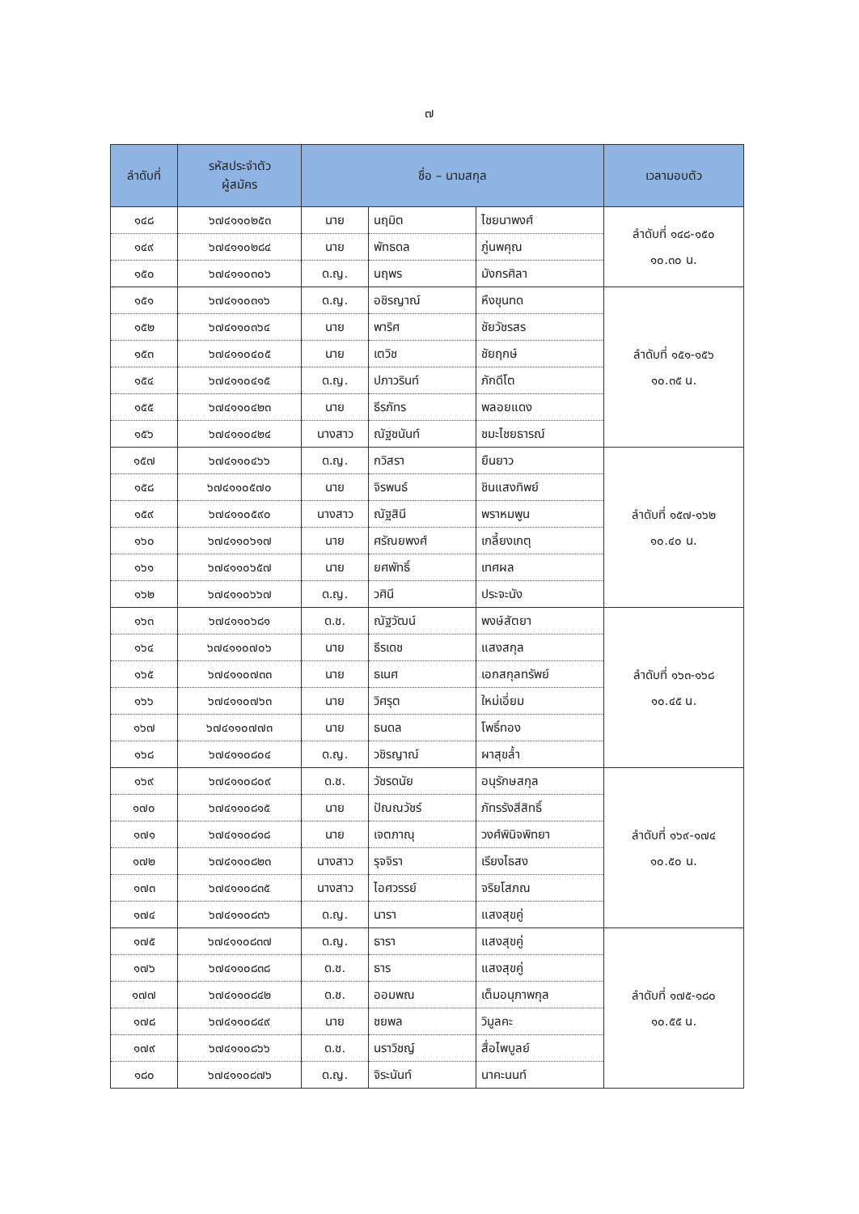๗
| ลำดับที่ | รหัสประจำตัว ผู้สมัคร | ชื่อ – นามสกุล | | | เวลามอบตัว |
| --- | --- | --- | --- | --- | --- |
| ๑๔๘ | ๖๗๔๑๑๐๒๕๓ | นาย | นฤมิต | ไชยนาพงศ์ | ลำดับที่ ๑๔๘-๑๕๐ ๑๐.๓๐ น. |
| ๑๔๙ | ๖๗๔๑๑๐๒๘๔ | นาย | พัทธดล | ภู่นพคุณ | |
| ๑๕๐ | ๖๗๔๑๑๐๓๐๖ | ด.ญ. | นฤพร | มังกรศิลา | |
| ๑๕๑ | ๖๗๔๑๑๐๓๑๖ | ด.ญ. | อชิรญาณ์ | หึงขุนทด | ลำดับที่ ๑๕๑-๑๕๖ ๑๐.๓๕ น. |
| ๑๕๒ | ๖๗๔๑๑๐๓๖๔ | นาย | พาริศ | ชัยวัชรสร | |
| ๑๕๓ | ๖๗๔๑๑๐๔๐๕ | นาย | เตวิช | ชัยฤกษ์ | |
| ๑๕๔ | ๖๗๔๑๑๐๔๑๕ | ด.ญ. | ปภาวรินท์ | ภักดีโต | |
| ๑๕๕ | ๖๗๔๑๑๐๔๒๓ | นาย | ธีรภัทร | พลอยแดง | |
| ๑๕๖ | ๖๗๔๑๑๐๔๒๔ | นางสาว | ณัฐชนันท์ | ชมะไชยธารณ์ | |
| ๑๕๗ | ๖๗๔๑๑๐๔๖๖ | ด.ญ. | กวิสรา | ยืนยาว | ลำดับที่ ๑๕๗-๑๖๒ ๑๐.๔๐ น. |
| ๑๕๘ | ๖๗๔๑๑๐๕๗๐ | นาย | จิรพนธ์ | ชินแสงทิพย์ | |
| ๑๕๙ | ๖๗๔๑๑๐๕๙๐ | นางสาว | ณัฐสินี | พราหมพูน | |
| ๑๖๐ | ๖๗๔๑๑๐๖๑๗ | นาย | ศรัณยพงศ์ | เกลี้ยงเกตุ | |
| ๑๖๑ | ๖๗๔๑๑๐๖๕๗ | นาย | ยศพัทธิ์ | เทศผล | |
| ๑๖๒ | ๖๗๔๑๑๐๖๖๗ | ด.ญ. | วศินี | ประจะนัง | |
| ๑๖๓ | ๖๗๔๑๑๐๖๘๑ | ด.ช. | ณัฐวัฒน์ | พงษ์สัตยา | ลำดับที่ ๑๖๓-๑๖๘ ๑๐.๔๕ น. |
| ๑๖๔ | ๖๗๔๑๑๐๗๐๖ | นาย | ธีรเดช | แสงสกุล | |
| ๑๖๕ | ๖๗๔๑๑๐๗๓๓ | นาย | ธเนศ | เอกสกุลทรัพย์ | |
| ๑๖๖ | ๖๗๔๑๑๐๗๖๓ | นาย | วิศรุต | ใหม่เอี่ยม | |
| ๑๖๗ | ๖๗๔๑๑๐๗๗๓ | นาย | ธนดล | โพธิ์ทอง | |
| ๑๖๘ | ๖๗๔๑๑๐๘๐๔ | ด.ญ. | วชิรญาณ์ | ผาสุขล้ำ | |
| ๑๖๙ | ๖๗๔๑๑๐๘๐๙ | ด.ช. | วัชรดนัย | อนุรักษสกุล | ลำดับที่ ๑๖๙-๑๗๔ ๑๐.๕๐ น. |
| ๑๗๐ | ๖๗๔๑๑๐๘๑๕ | นาย | ปัณณวัชร์ | ภัทรรังสีสิทธิ์ | |
| ๑๗๑ | ๖๗๔๑๑๐๘๑๘ | นาย | เจตภาณุ | วงศ์พินิจพิทยา | |
| ๑๗๒ | ๖๗๔๑๑๐๘๒๓ | นางสาว | รุจจิรา | เรียงไธสง | |
| ๑๗๓ | ๖๗๔๑๑๐๘๓๕ | นางสาว | ไอศวรรย์ | จริยโสภณ | |
| ๑๗๔ | ๖๗๔๑๑๐๘๓๖ | ด.ญ. | นารา | แสงสุขคู่ | |
| ๑๗๕ | ๖๗๔๑๑๐๘๓๗ | ด.ญ. | ธารา | แสงสุขคู่ | ลำดับที่ ๑๗๕-๑๘๐ ๑๐.๕๕ น. |
| ๑๗๖ | ๖๗๔๑๑๐๘๓๘ | ด.ช. | ธาร | แสงสุขคู่ | |
| ๑๗๗ | ๖๗๔๑๑๐๘๔๒ | ด.ช. | ออมพณ | เต็มอนุภาพกุล | |
| ๑๗๘ | ๖๗๔๑๑๐๘๔๙ | นาย | ชยพล | วิมูลคะ | |
| ๑๗๙ | ๖๗๔๑๑๐๘๖๖ | ด.ช. | นราวิชญ์ | สื่อไพบูลย์ | |
| ๑๘๐ | ๖๗๔๑๑๐๘๗๖ | ด.ญ. | จิระนันท์ | นาคะนนท์ | |